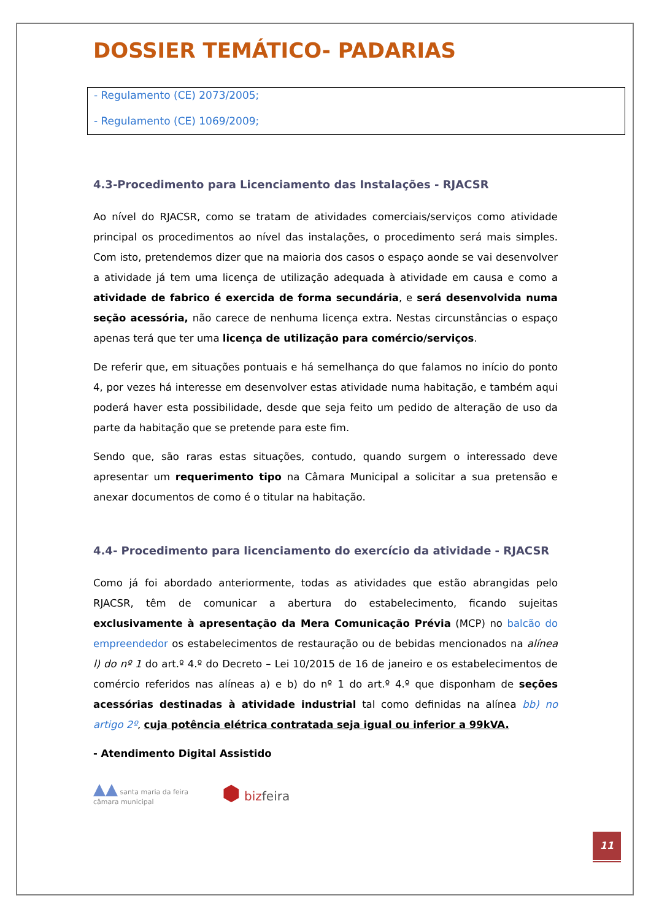DOSSIER TEMÁTICO- PADARIAS
- Regulamento (CE) 2073/2005;
- Regulamento (CE) 1069/2009;
4.3-Procedimento para Licenciamento das Instalações - RJACSR
Ao nível do RJACSR, como se tratam de atividades comerciais/serviços como atividade principal os procedimentos ao nível das instalações, o procedimento será mais simples. Com isto, pretendemos dizer que na maioria dos casos o espaço aonde se vai desenvolver a atividade já tem uma licença de utilização adequada à atividade em causa e como a atividade de fabrico é exercida de forma secundária, e será desenvolvida numa seção acessória, não carece de nenhuma licença extra. Nestas circunstâncias o espaço apenas terá que ter uma licença de utilização para comércio/serviços.
De referir que, em situações pontuais e há semelhança do que falamos no início do ponto 4, por vezes há interesse em desenvolver estas atividade numa habitação, e também aqui poderá haver esta possibilidade, desde que seja feito um pedido de alteração de uso da parte da habitação que se pretende para este fim.
Sendo que, são raras estas situações, contudo, quando surgem o interessado deve apresentar um requerimento tipo na Câmara Municipal a solicitar a sua pretensão e anexar documentos de como é o titular na habitação.
4.4- Procedimento para licenciamento do exercício da atividade - RJACSR
Como já foi abordado anteriormente, todas as atividades que estão abrangidas pelo RJACSR, têm de comunicar a abertura do estabelecimento, ficando sujeitas exclusivamente à apresentação da Mera Comunicação Prévia (MCP) no balcão do empreendedor os estabelecimentos de restauração ou de bebidas mencionados na alínea l) do nº 1 do art.º 4.º do Decreto – Lei 10/2015 de 16 de janeiro e os estabelecimentos de comércio referidos nas alíneas a) e b) do nº 1 do art.º 4.º que disponham de seções acessórias destinadas à atividade industrial tal como definidas na alínea bb) no artigo 2º, cuja potência elétrica contratada seja igual ou inferior a 99kVA.
- Atendimento Digital Assistido
▲▲ santa maria da feira
câmara municipal
⬢ bizfeira
11